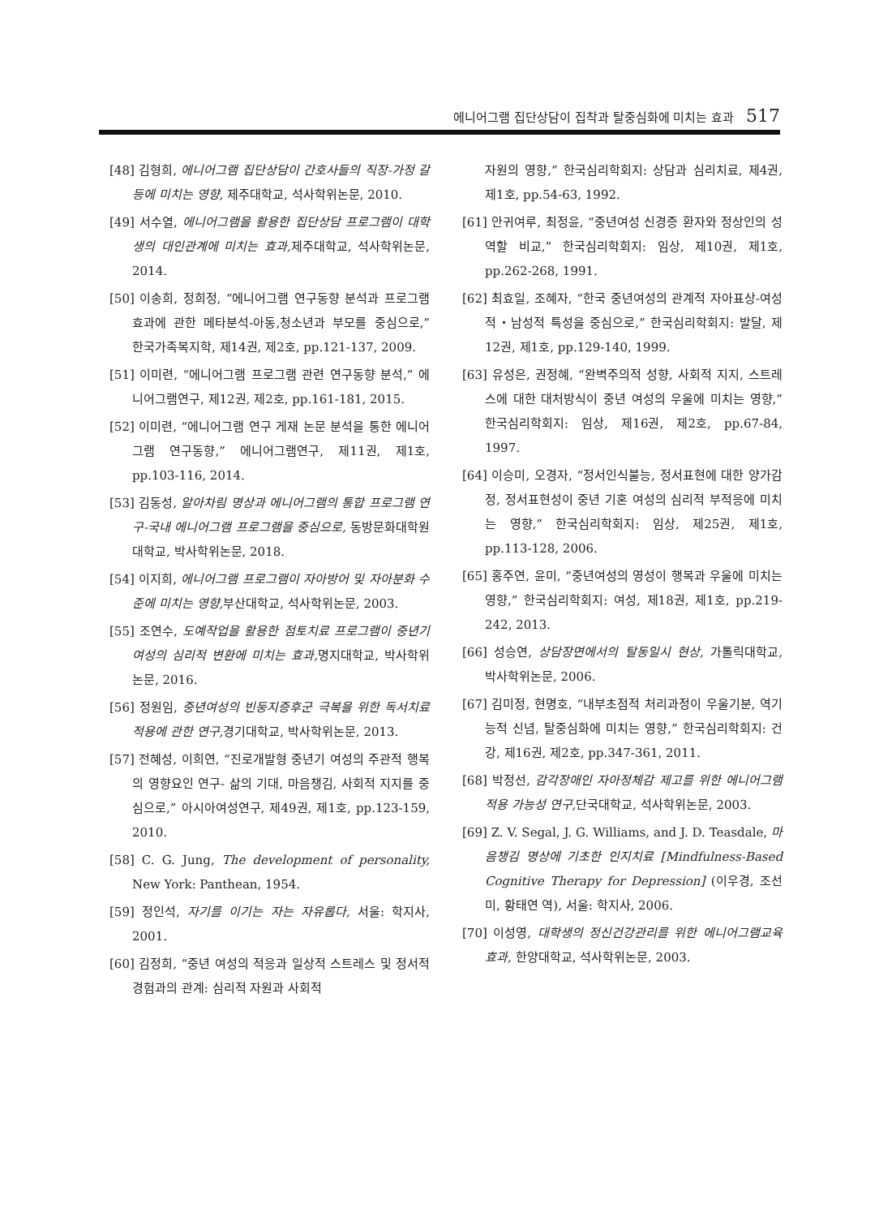에니어그램 집단상담이 집착과 탈중심화에 미치는 효과 517
[48] 김형희, 에니어그램 집단상담이 간호사들의 직장-가정 갈등에 미치는 영향, 제주대학교, 석사학위논문, 2010.
[49] 서수열, 에니어그램을 활용한 집단상담 프로그램이 대학생의 대인관계에 미치는 효과, 제주대학교, 석사학위논문, 2014.
[50] 이송희, 정희정, “에니어그램 연구동향 분석과 프로그램 효과에 관한 메타분석-아동,청소년과 부모를 중심으로,” 한국가족복지학, 제14권, 제2호, pp.121-137, 2009.
[51] 이미련, “에니어그램 프로그램 관련 연구동향 분석,” 에니어그램연구, 제12권, 제2호, pp.161-181, 2015.
[52] 이미련, “에니어그램 연구 게재 논문 분석을 통한 에니어그램 연구동향,” 에니어그램연구, 제11권, 제1호, pp.103-116, 2014.
[53] 김동성, 알아차림 명상과 에니어그램의 통합 프로그램 연구-국내 에니어그램 프로그램을 중심으로, 동방문화대학원대학교, 박사학위논문, 2018.
[54] 이지희, 에니어그램 프로그램이 자아방어 및 자아분화 수준에 미치는 영향, 부산대학교, 석사학위논문, 2003.
[55] 조연수, 도예작업을 활용한 점토치료 프로그램이 중년기 여성의 심리적 변환에 미치는 효과, 명지대학교, 박사학위논문, 2016.
[56] 정원임, 중년여성의 빈둥지증후군 극복을 위한 독서치료 적용에 관한 연구, 경기대학교, 박사학위논문, 2013.
[57] 전혜성, 이희연, “진로개발형 중년기 여성의 주관적 행복의 영향요인 연구- 삶의 기대, 마음챙김, 사회적 지지를 중심으로,” 아시아여성연구, 제49권, 제1호, pp.123-159, 2010.
[58] C. G. Jung, The development of personality, New York: Panthean, 1954.
[59] 정인석, 자기를 이기는 자는 자유롭다, 서울: 학지사, 2001.
[60] 김정희, “중년 여성의 적응과 일상적 스트레스 및 정서적 경험과의 관계: 심리적 자원과 사회적
자원의 영향,” 한국심리학회지: 상담과 심리치료, 제4권, 제1호, pp.54-63, 1992.
[61] 안귀여루, 최정윤, “중년여성 신경증 환자와 정상인의 성역할 비교,” 한국심리학회지: 임상, 제10권, 제1호, pp.262-268, 1991.
[62] 최효일, 조혜자, “한국 중년여성의 관계적 자아표상-여성적・남성적 특성을 중심으로,” 한국심리학회지: 발달, 제12권, 제1호, pp.129-140, 1999.
[63] 유성은, 권정혜, “완벽주의적 성향, 사회적 지지, 스트레스에 대한 대처방식이 중년 여성의 우울에 미치는 영향,” 한국심리학회지: 임상, 제16권, 제2호, pp.67-84, 1997.
[64] 이승미, 오경자, “정서인식불능, 정서표현에 대한 양가감정, 정서표현성이 중년 기혼 여성의 심리적 부적응에 미치는 영향,” 한국심리학회지: 임상, 제25권, 제1호, pp.113-128, 2006.
[65] 홍주연, 윤미, “중년여성의 영성이 행복과 우울에 미치는 영향,” 한국심리학회지: 여성, 제18권, 제1호, pp.219-242, 2013.
[66] 성승연, 상담장면에서의 탈동일시 현상, 가톨릭대학교, 박사학위논문, 2006.
[67] 김미정, 현명호, “내부초점적 처리과정이 우울기분, 역기능적 신념, 탈중심화에 미치는 영향,” 한국심리학회지: 건강, 제16권, 제2호, pp.347-361, 2011.
[68] 박정선, 감각장애인 자아정체감 제고를 위한 에니어그램 적용 가능성 연구, 단국대학교, 석사학위논문, 2003.
[69] Z. V. Segal, J. G. Williams, and J. D. Teasdale, 마음챙김 명상에 기초한 인지치료 [Mindfulness-Based Cognitive Therapy for Depression] (이우경, 조선미, 황태연 역), 서울: 학지사, 2006.
[70] 이성영, 대학생의 정신건강관리를 위한 에니어그램교육 효과, 한양대학교, 석사학위논문, 2003.